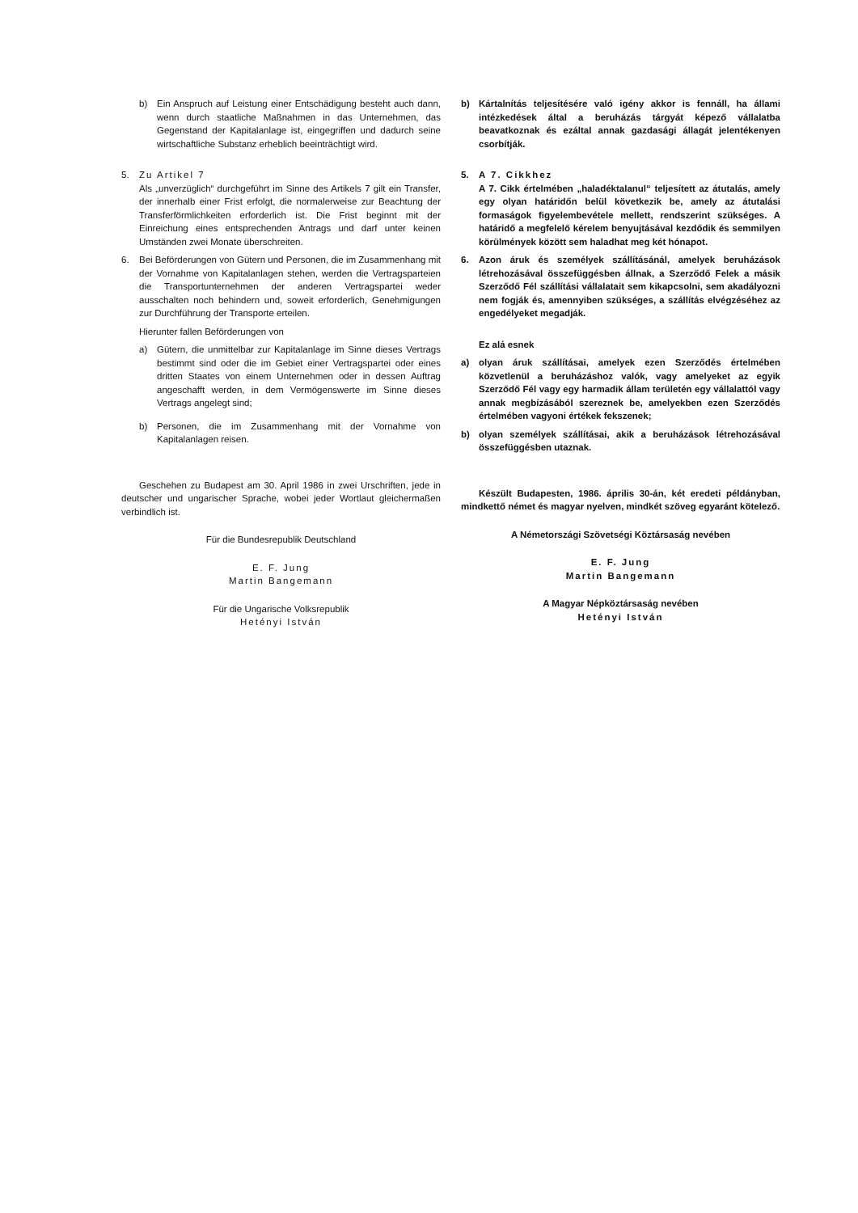b) Ein Anspruch auf Leistung einer Entschädigung besteht auch dann, wenn durch staatliche Maßnahmen in das Unternehmen, das Gegenstand der Kapitalanlage ist, eingegriffen und dadurch seine wirtschaftliche Substanz erheblich beeinträchtigt wird.
5. Zu Artikel 7
Als „unverzüglich“ durchgeführt im Sinne des Artikels 7 gilt ein Transfer, der innerhalb einer Frist erfolgt, die normalerweise zur Beachtung der Transferförmlichkeiten erforderlich ist. Die Frist beginnt mit der Einreichung eines entsprechenden Antrags und darf unter keinen Umständen zwei Monate überschreiten.
6. Bei Beförderungen von Gütern und Personen, die im Zusammenhang mit der Vornahme von Kapitalanlagen stehen, werden die Vertragsparteien die Transportunternehmen der anderen Vertragspartei weder ausschalten noch behindern und, soweit erforderlich, Genehmigungen zur Durchführung der Transporte erteilen.
Hierunter fallen Beförderungen von
a) Gütern, die unmittelbar zur Kapitalanlage im Sinne dieses Vertrags bestimmt sind oder die im Gebiet einer Vertragspartei oder eines dritten Staates von einem Unternehmen oder in dessen Auftrag angeschafft werden, in dem Vermögenswerte im Sinne dieses Vertrags angelegt sind;
b) Personen, die im Zusammenhang mit der Vornahme von Kapitalanlagen reisen.
Geschehen zu Budapest am 30. April 1986 in zwei Urschriften, jede in deutscher und ungarischer Sprache, wobei jeder Wortlaut gleichermaßen verbindlich ist.
Für die Bundesrepublik Deutschland
E. F. Jung
Martin Bangemann
Für die Ungarische Volksrepublik
Hetényi István
b) Kártalnítás teljesítésére való igény akkor is fennáll, ha állami intézkedések által a beruházás tárgyát képező vállalatba beavatkoznak és ezáltal annak gazdasági állagát jelentékenyen csorbítják.
5. A 7. Cikkhez
A 7. Cikk értelmében „haladéktalanul“ teljesített az átutalás, amely egy olyan határidőn belül következik be, amely az átutalási formaságok figyelembevétele mellett, rendszerint szükséges. A határidő a megfelelő kérelem benyujtásával kezdődik és semmilyen körülmények között sem haladhat meg két hónapot.
6. Azon áruk és személyek szállításánál, amelyek beruházások létrehozásával összefüggésben állnak, a Szerződő Felek a másik Szerződő Fél szállítási vállalatait sem kikapcsolni, sem akadályozni nem fogják és, amennyiben szükséges, a szállítás elvégzéséhez az engedélyeket megadják.
Ez alá esnek
a) olyan áruk szállításai, amelyek ezen Szerződés értelmében közvetlenül a beruházáshoz valók, vagy amelyeket az egyik Szerződő Fél vagy egy harmadik állam területén egy vállalattól vagy annak megbízásából szereznek be, amelyekben ezen Szerződés értelmében vagyoni értékek fekszenek;
b) olyan személyek szállításai, akik a beruházások létrehozásával összefüggésben utaznak.
Készült Budapesten, 1986. április 30-án, két eredeti példányban, mindkettő német és magyar nyelven, mindkét szöveg egyaránt kötelező.
A Németországi Szövetségi Köztársaság nevében
E. F. Jung
Martin Bangemann
A Magyar Népköztársaság nevében
Hetényi István